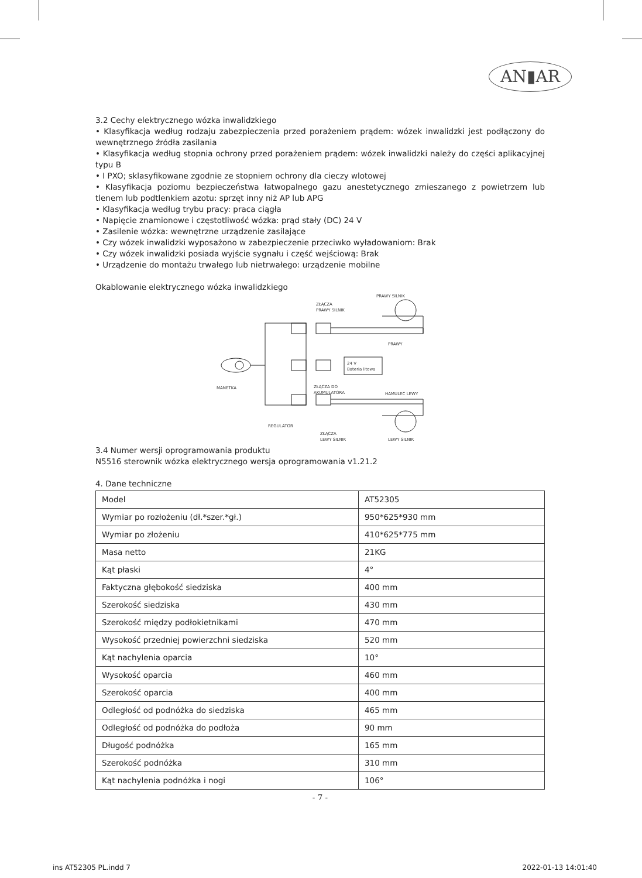AN▮AR
3.2 Cechy elektrycznego wózka inwalidzkiego
• Klasyfikacja według rodzaju zabezpieczenia przed porażeniem prądem: wózek inwalidzki jest podłączony do wewnętrznego źródła zasilania
• Klasyfikacja według stopnia ochrony przed porażeniem prądem: wózek inwalidzki należy do części aplikacyjnej typu B
• I PXO; sklasyfikowane zgodnie ze stopniem ochrony dla cieczy wlotowej
• Klasyfikacja poziomu bezpieczeństwa łatwopalnego gazu anestetycznego zmieszanego z powietrzem lub tlenem lub podtlenkiem azotu: sprzęt inny niż AP lub APG
• Klasyfikacja według trybu pracy: praca ciągła
• Napięcie znamionowe i częstotliwość wózka: prąd stały (DC) 24 V
• Zasilenie wózka: wewnętrzne urządzenie zasilające
• Czy wózek inwalidzki wyposażono w zabezpieczenie przeciwko wyładowaniom: Brak
• Czy wózek inwalidzki posiada wyjście sygnału i część wejściową: Brak
• Urządzenie do montażu trwałego lub nietrwałego: urządzenie mobilne
Okablowanie elektrycznego wózka inwalidzkiego
PRAWY SILNIK
ZŁĄCZA
PRAWY SILNIK
PRAWY
24 V
Bateria litowa
MANETKA
ZŁĄCZA DO
AKUMULATORA
HAMULEC LEWY
REGULATOR
ZŁĄCZA
LEWY SILNIK
LEWY SILNIK
3.4 Numer wersji oprogramowania produktu
N5516 sterownik wózka elektrycznego wersja oprogramowania v1.21.2
4. Dane techniczne
| Model | AT52305 |
| Wymiar po rozłożeniu (dł.*szer.*gł.) | 950*625*930 mm |
| Wymiar po złożeniu | 410*625*775 mm |
| Masa netto | 21KG |
| Kąt płaski | 4° |
| Faktyczna głębokość siedziska | 400 mm |
| Szerokość siedziska | 430 mm |
| Szerokość między podłokietnikami | 470 mm |
| Wysokość przedniej powierzchni siedziska | 520 mm |
| Kąt nachylenia oparcia | 10° |
| Wysokość oparcia | 460 mm |
| Szerokość oparcia | 400 mm |
| Odległość od podnóżka do siedziska | 465 mm |
| Odległość od podnóżka do podłoża | 90 mm |
| Długość podnóżka | 165 mm |
| Szerokość podnóżka | 310 mm |
| Kąt nachylenia podnóżka i nogi | 106° |
- 7 -
ins AT52305 PL.indd 7 2022-01-13 14:01:40